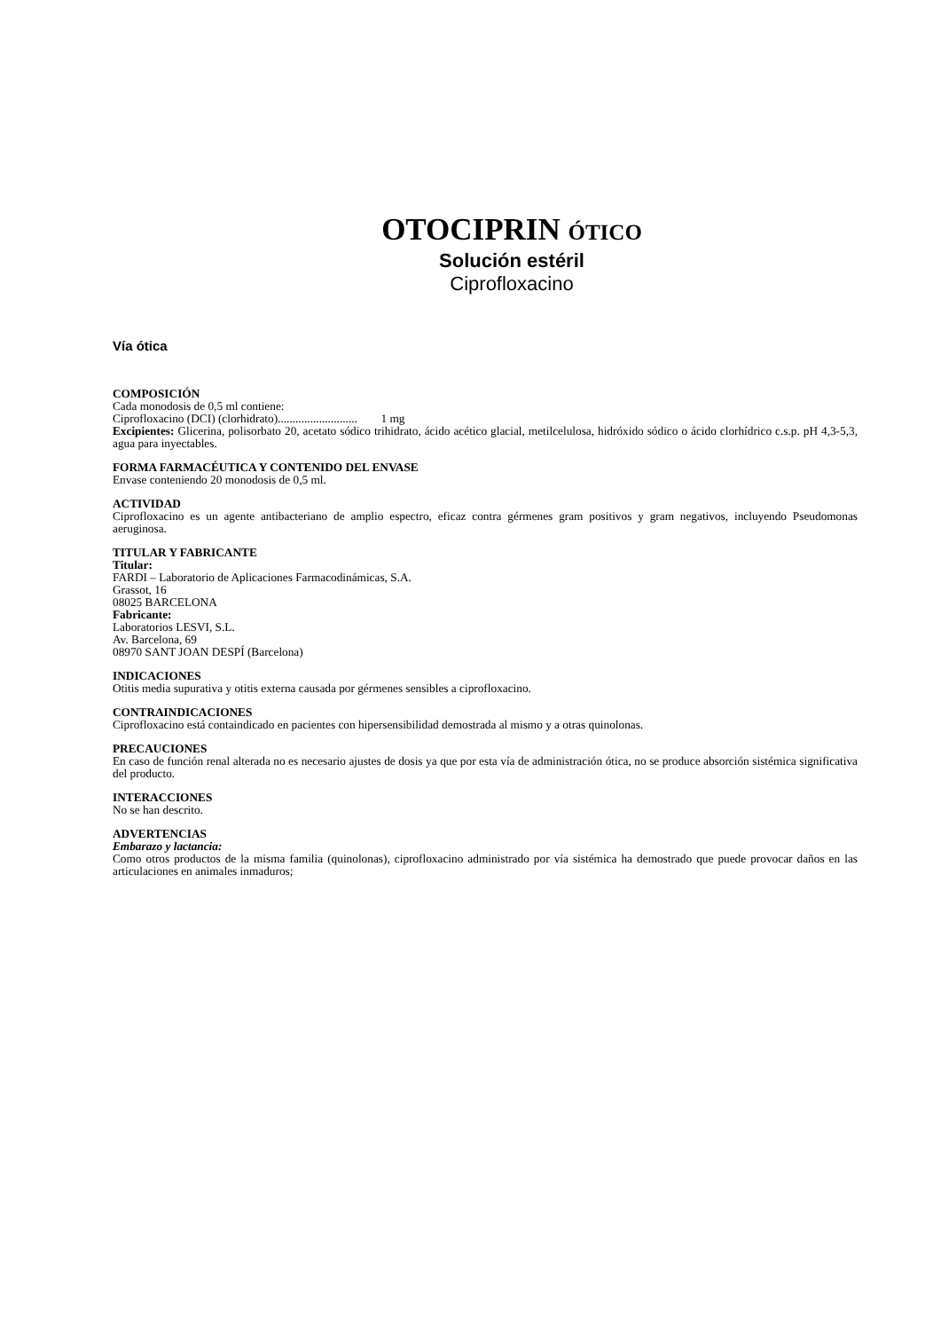OTOCIPRIN ÓTICO
Solución estéril
Ciprofloxacino
Vía ótica
COMPOSICIÓN
Cada monodosis de 0,5 ml contiene:
Ciprofloxacino (DCI) (clorhidrato)........................... 1 mg
Excipientes: Glicerina, polisorbato 20, acetato sódico trihidrato, ácido acético glacial, metilcelulosa, hidróxido sódico o ácido clorhídrico c.s.p. pH 4,3-5,3, agua para inyectables.
FORMA FARMACÉUTICA Y CONTENIDO DEL ENVASE
Envase conteniendo 20 monodosis de 0,5 ml.
ACTIVIDAD
Ciprofloxacino es un agente antibacteriano de amplio espectro, eficaz contra gérmenes gram positivos y gram negativos, incluyendo Pseudomonas aeruginosa.
TITULAR Y FABRICANTE
Titular:
FARDI – Laboratorio de Aplicaciones Farmacodinámicas, S.A.
Grassot, 16
08025 BARCELONA
Fabricante:
Laboratorios LESVI, S.L.
Av. Barcelona, 69
08970 SANT JOAN DESPÍ (Barcelona)
INDICACIONES
Otitis media supurativa y otitis externa causada por gérmenes sensibles a ciprofloxacino.
CONTRAINDICACIONES
Ciprofloxacino está containdicado en pacientes con hipersensibilidad demostrada al mismo y a otras quinolonas.
PRECAUCIONES
En caso de función renal alterada no es necesario ajustes de dosis ya que por esta vía de administración ótica, no se produce absorción sistémica significativa del producto.
INTERACCIONES
No se han descrito.
ADVERTENCIAS
Embarazo y lactancia:
Como otros productos de la misma familia (quinolonas), ciprofloxacino administrado por vía sistémica ha demostrado que puede provocar daños en las articulaciones en animales inmaduros;